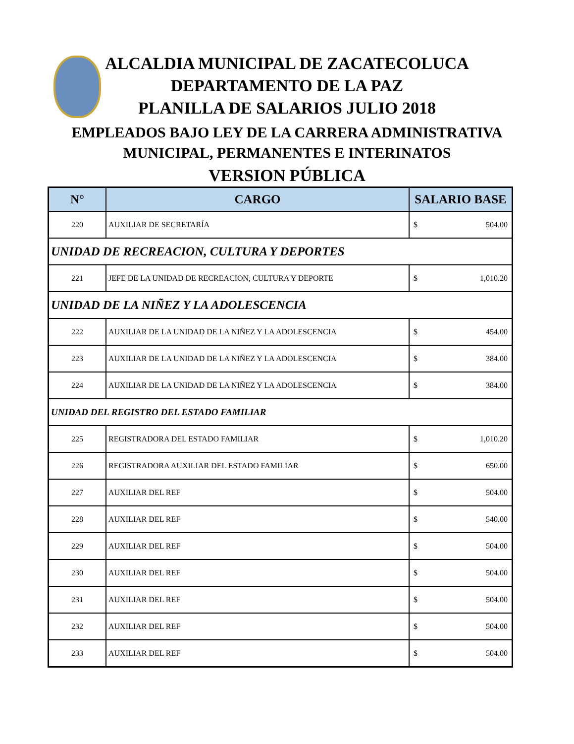ALCALDIA MUNICIPAL DE ZACATECOLUCA
DEPARTAMENTO DE LA PAZ
PLANILLA DE SALARIOS JULIO 2018
EMPLEADOS BAJO LEY DE LA CARRERA ADMINISTRATIVA
MUNICIPAL, PERMANENTES E INTERINATOS
VERSION PÚBLICA
| N° | CARGO | SALARIO BASE |
| --- | --- | --- |
| 220 | AUXILIAR DE SECRETARÍA | $ 504.00 |
| UNIDAD DE RECREACION, CULTURA Y DEPORTES | | |
| 221 | JEFE DE LA UNIDAD DE RECREACION, CULTURA Y DEPORTE | $ 1,010.20 |
| UNIDAD DE LA NIÑEZ Y LA ADOLESCENCIA | | |
| 222 | AUXILIAR DE LA UNIDAD DE LA NIÑEZ Y LA ADOLESCENCIA | $ 454.00 |
| 223 | AUXILIAR DE LA UNIDAD DE LA NIÑEZ Y LA ADOLESCENCIA | $ 384.00 |
| 224 | AUXILIAR DE LA UNIDAD DE LA NIÑEZ Y LA ADOLESCENCIA | $ 384.00 |
| UNIDAD DEL REGISTRO DEL ESTADO FAMILIAR | | |
| 225 | REGISTRADORA DEL ESTADO FAMILIAR | $ 1,010.20 |
| 226 | REGISTRADORA AUXILIAR DEL ESTADO FAMILIAR | $ 650.00 |
| 227 | AUXILIAR DEL REF | $ 504.00 |
| 228 | AUXILIAR DEL REF | $ 540.00 |
| 229 | AUXILIAR DEL REF | $ 504.00 |
| 230 | AUXILIAR DEL REF | $ 504.00 |
| 231 | AUXILIAR DEL REF | $ 504.00 |
| 232 | AUXILIAR DEL REF | $ 504.00 |
| 233 | AUXILIAR DEL REF | $ 504.00 |